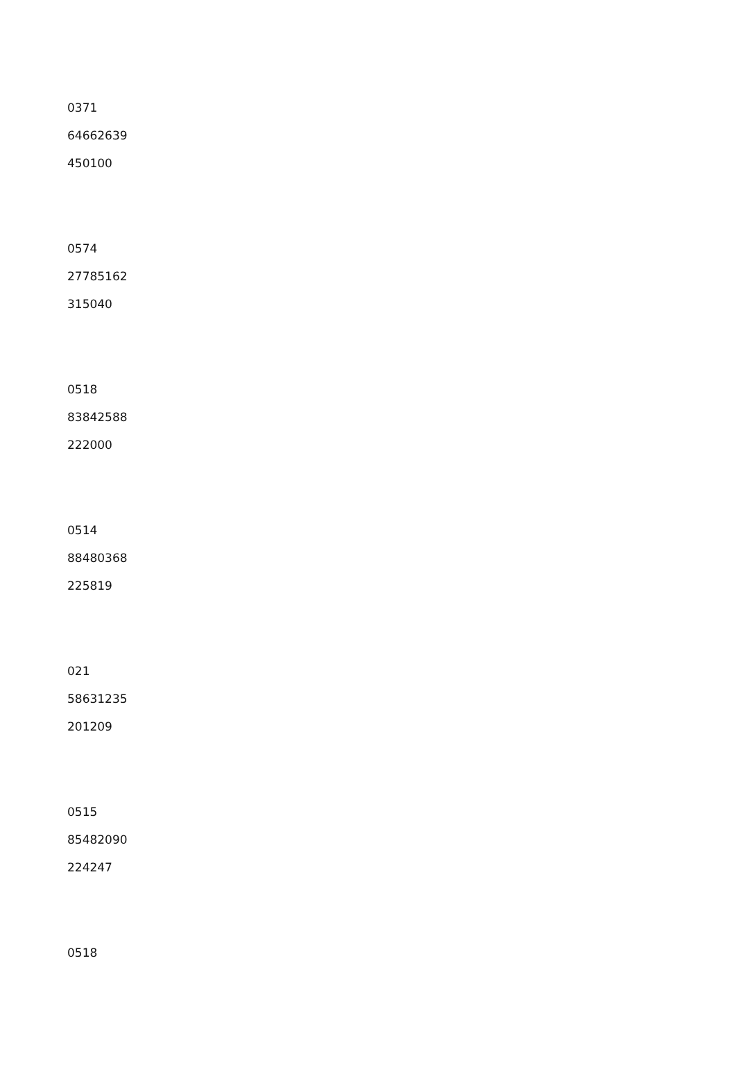0371
64662639
450100
0574
27785162
315040
0518
83842588
222000
0514
88480368
225819
021
58631235
201209
0515
85482090
224247
0518